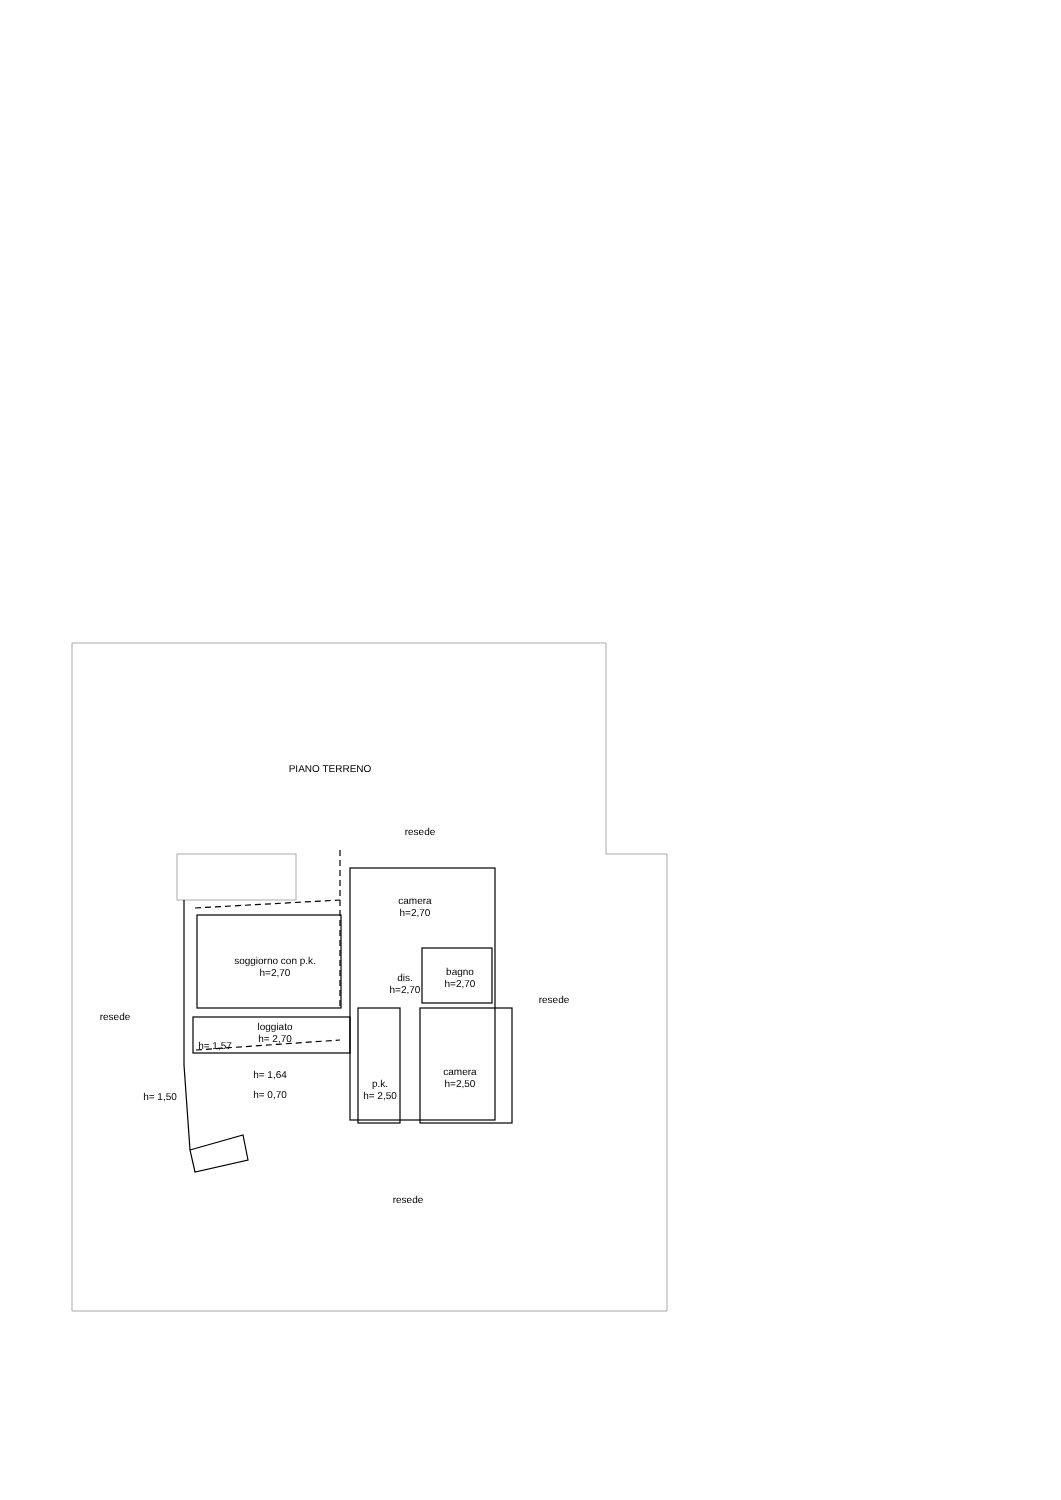PIANO TERRENO
resede
resede
resede
resede
camera
h=2,70
soggiorno con p.k.
h=2,70
dis.
h=2,70
bagno
h=2,70
loggiato
h= 2,70
h= 1,57
h= 1,64
h= 1,50
h= 0,70
p.k.
h= 2,50
camera
h=2,50